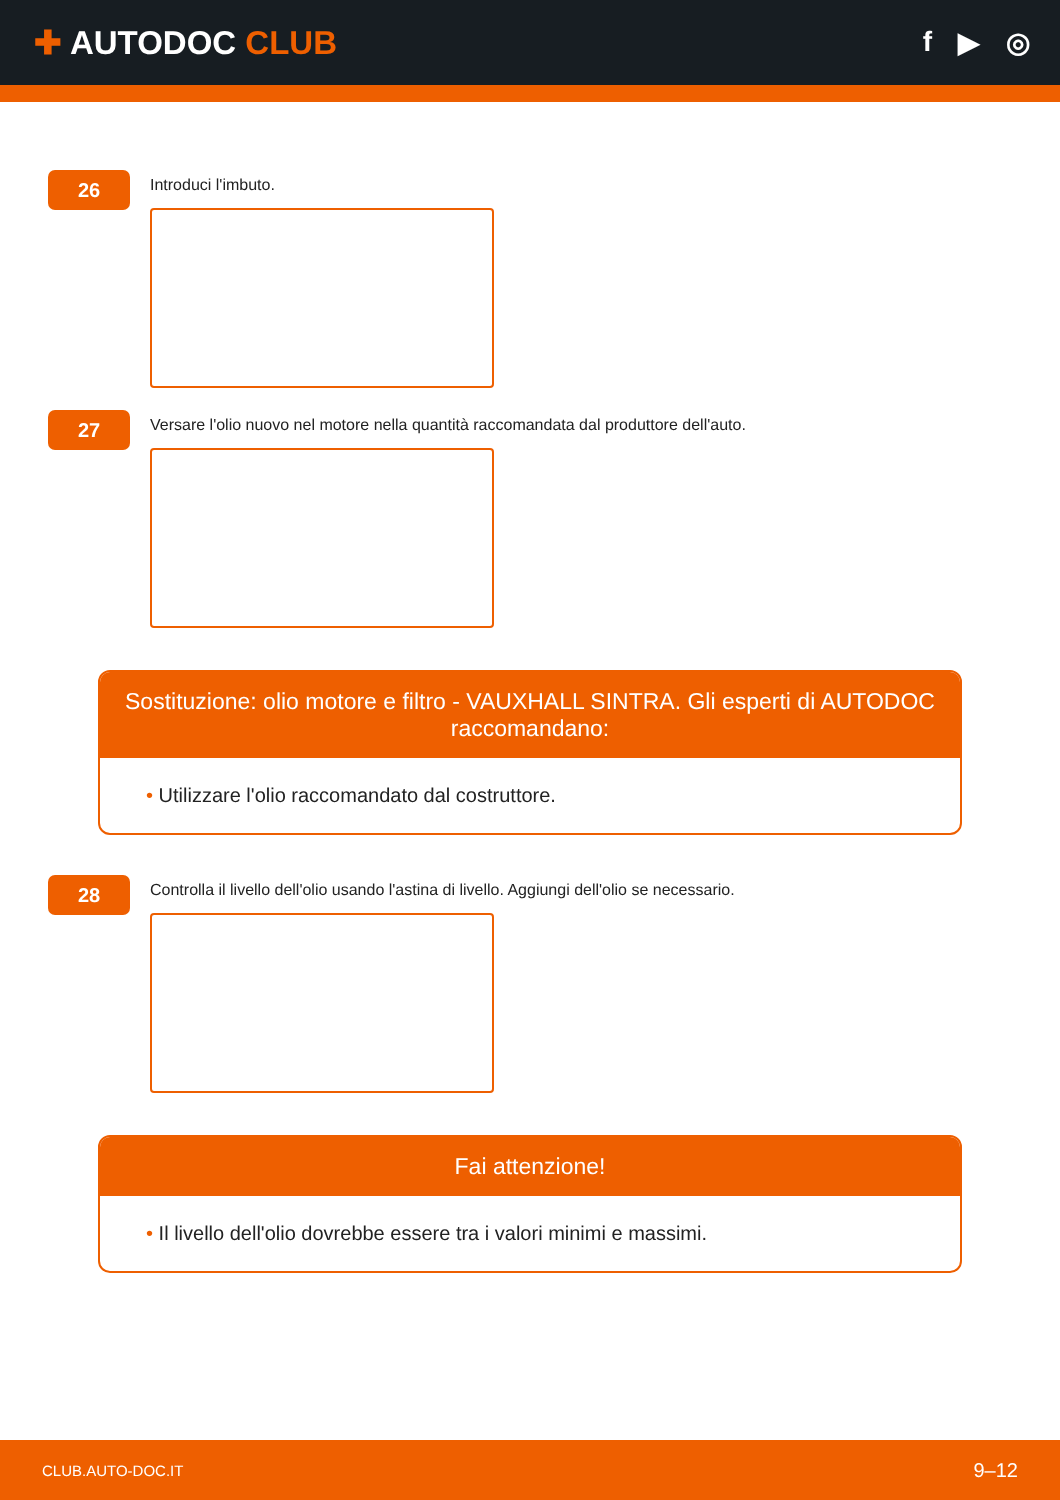✚ AUTODOC CLUB
f ▶ ◎
26
Introduci l'imbuto.
27
Versare l'olio nuovo nel motore nella quantità raccomandata dal produttore dell'auto.
Sostituzione: olio motore e filtro - VAUXHALL SINTRA. Gli esperti di AUTODOC raccomandano:
• Utilizzare l'olio raccomandato dal costruttore.
28
Controlla il livello dell'olio usando l'astina di livello. Aggiungi dell'olio se necessario.
Fai attenzione!
• Il livello dell'olio dovrebbe essere tra i valori minimi e massimi.
CLUB.AUTO-DOC.IT 9–12